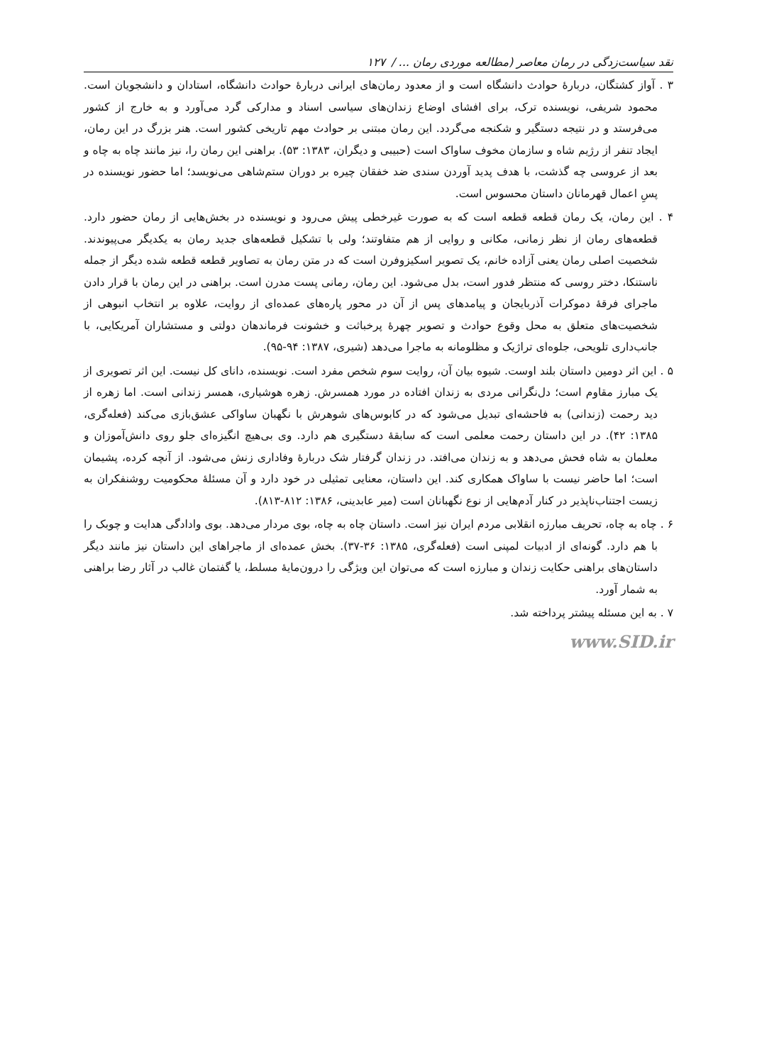نقد سیاست‌زدگی در رمان معاصر (مطالعه موردی رمان ... / ۱۲۷
۳ . آواز کشتگان، دربارۀ حوادث دانشگاه است و از معدود رمان‌های ایرانی دربارۀ حوادث دانشگاه، استادان و دانشجویان است. محمود شریفی، نویسنده ترک، برای افشای اوضاع زندان‌های سیاسی اسناد و مدارکی گرد می‌آورد و به خارج از کشور می‌فرستد و در نتیجه دستگیر و شکنجه می‌گردد. این رمان مبتنی بر حوادث مهم تاریخی کشور است. هنر بزرگ در این رمان، ایجاد تنفر از رژیم شاه و سازمان مخوف ساواک است (حبیبی و دیگران، ۱۳۸۳: ۵۳). براهنی این رمان را، نیز مانند چاه به چاه و بعد از عروسی چه گذشت، با هدف پدید آوردن سندی ضد خفقان چیره بر دوران ستم‌شاهی می‌نویسد؛ اما حضور نویسنده در پسِ اعمال قهرمانان داستان محسوس است.
۴ . این رمان، یک رمان قطعه قطعه است که به صورت غیرخطی پیش می‌رود و نویسنده در بخش‌هایی از رمان حضور دارد. قطعه‌های رمان از نظر زمانی، مکانی و روایی از هم متفاوتند؛ ولی با تشکیل قطعه‌های جدید رمان به یکدیگر می‌پیوندند. شخصیت اصلی رمان یعنی آزاده خانم، یک تصویر اسکیزوفرن است که در متن رمان به تصاویر قطعه قطعه شده دیگر از جمله ناستنکا، دختر روسی که منتظر فدور است، بدل می‌شود. این رمان، رمانی پست مدرن است. براهنی در این رمان با قرار دادن ماجرای فرقۀ دموکرات آذربایجان و پیامدهای پس از آن در محور پاره‌های عمده‌ای از روایت، علاوه بر انتخاب انبوهی از شخصیت‌های متعلق به محل وقوع حوادث و تصویر چهرۀ پرخباثت و خشونت فرماندهان دولتی و مستشاران آمریکایی، با جانب‌داری تلویحی، جلوه‌ای تراژیک و مظلومانه به ماجرا می‌دهد (شیری، ۱۳۸۷: ۹۴-۹۵).
۵ . این اثر دومین داستان بلند اوست. شیوه بیان آن، روایت سوم شخص مفرد است. نویسنده، دانای کل نیست. این اثر تصویری از یک مبارز مقاوم است؛ دل‌نگرانی مردی به زندان افتاده در مورد همسرش. زهره هوشیاری، همسر زندانی است. اما زهره از دید رحمت (زندانی) به فاحشه‌ای تبدیل می‌شود که در کابوس‌های شوهرش با نگهبان ساواکی عشق‌بازی می‌کند (فعله‌گری، ۱۳۸۵: ۴۲). در این داستان رحمت معلمی است که سابقۀ دستگیری هم دارد. وی بی‌هیچ انگیزه‌ای جلو روی دانش‌آموزان و معلمان به شاه فحش می‌دهد و به زندان می‌افتد. در زندان گرفتار شک دربارۀ وفاداری زنش می‌شود. از آنچه کرده، پشیمان است؛ اما حاضر نیست با ساواک همکاری کند. این داستان، معنایی تمثیلی در خود دارد و آن مسئلۀ محکومیت روشنفکران به زیست اجتناب‌ناپذیر در کنار آدم‌هایی از نوع نگهبانان است (میر عابدینی، ۱۳۸۶: ۸۱۲-۸۱۳).
۶ . چاه به چاه، تحریف مبارزه انقلابی مردم ایران نیز است. داستان چاه به چاه، بوی مردار می‌دهد. بوی وادادگی هدایت و چوبک را با هم دارد. گونه‌ای از ادبیات لمپنی است (فعله‌گری، ۱۳۸۵: ۳۶-۳۷). بخش عمده‌ای از ماجراهای این داستان نیز مانند دیگر داستان‌های براهنی حکایت زندان و مبارزه است که می‌توان این ویژگی را درون‌مایۀ مسلط، یا گفتمان غالب در آثار رضا براهنی به شمار آورد.
۷ . به این مسئله پیشتر پرداخته شد.
www.SID.ir